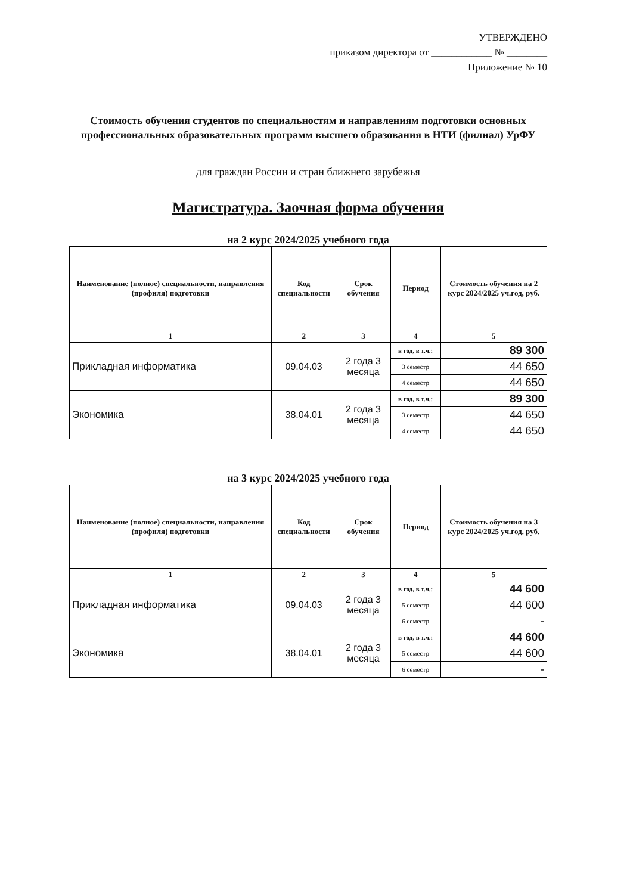УТВЕРЖДЕНО
приказом директора от ____________ № ________
Приложение № 10
Стоимость обучения студентов по специальностям и направлениям подготовки основных профессиональных образовательных программ высшего образования в НТИ (филиал) УрФУ
для граждан России и стран ближнего зарубежья
Магистратура. Заочная форма обучения
на 2 курс 2024/2025 учебного года
| Наименование (полное) специальности, направления (профиля) подготовки | Код специальности | Срок обучения | Период | Стоимость обучения на 2 курс 2024/2025 уч.год, руб. |
| --- | --- | --- | --- | --- |
| 1 | 2 | 3 | 4 | 5 |
| Прикладная информатика | 09.04.03 | 2 года 3 месяца | в год, в т.ч.: | 89 300 |
| | | | 3 семестр | 44 650 |
| | | | 4 семестр | 44 650 |
| Экономика | 38.04.01 | 2 года 3 месяца | в год, в т.ч.: | 89 300 |
| | | | 3 семестр | 44 650 |
| | | | 4 семестр | 44 650 |
на 3 курс 2024/2025 учебного года
| Наименование (полное) специальности, направления (профиля) подготовки | Код специальности | Срок обучения | Период | Стоимость обучения на 3 курс 2024/2025 уч.год, руб. |
| --- | --- | --- | --- | --- |
| 1 | 2 | 3 | 4 | 5 |
| Прикладная информатика | 09.04.03 | 2 года 3 месяца | в год, в т.ч.: | 44 600 |
| | | | 5 семестр | 44 600 |
| | | | 6 семестр | - |
| Экономика | 38.04.01 | 2 года 3 месяца | в год, в т.ч.: | 44 600 |
| | | | 5 семестр | 44 600 |
| | | | 6 семестр | - |